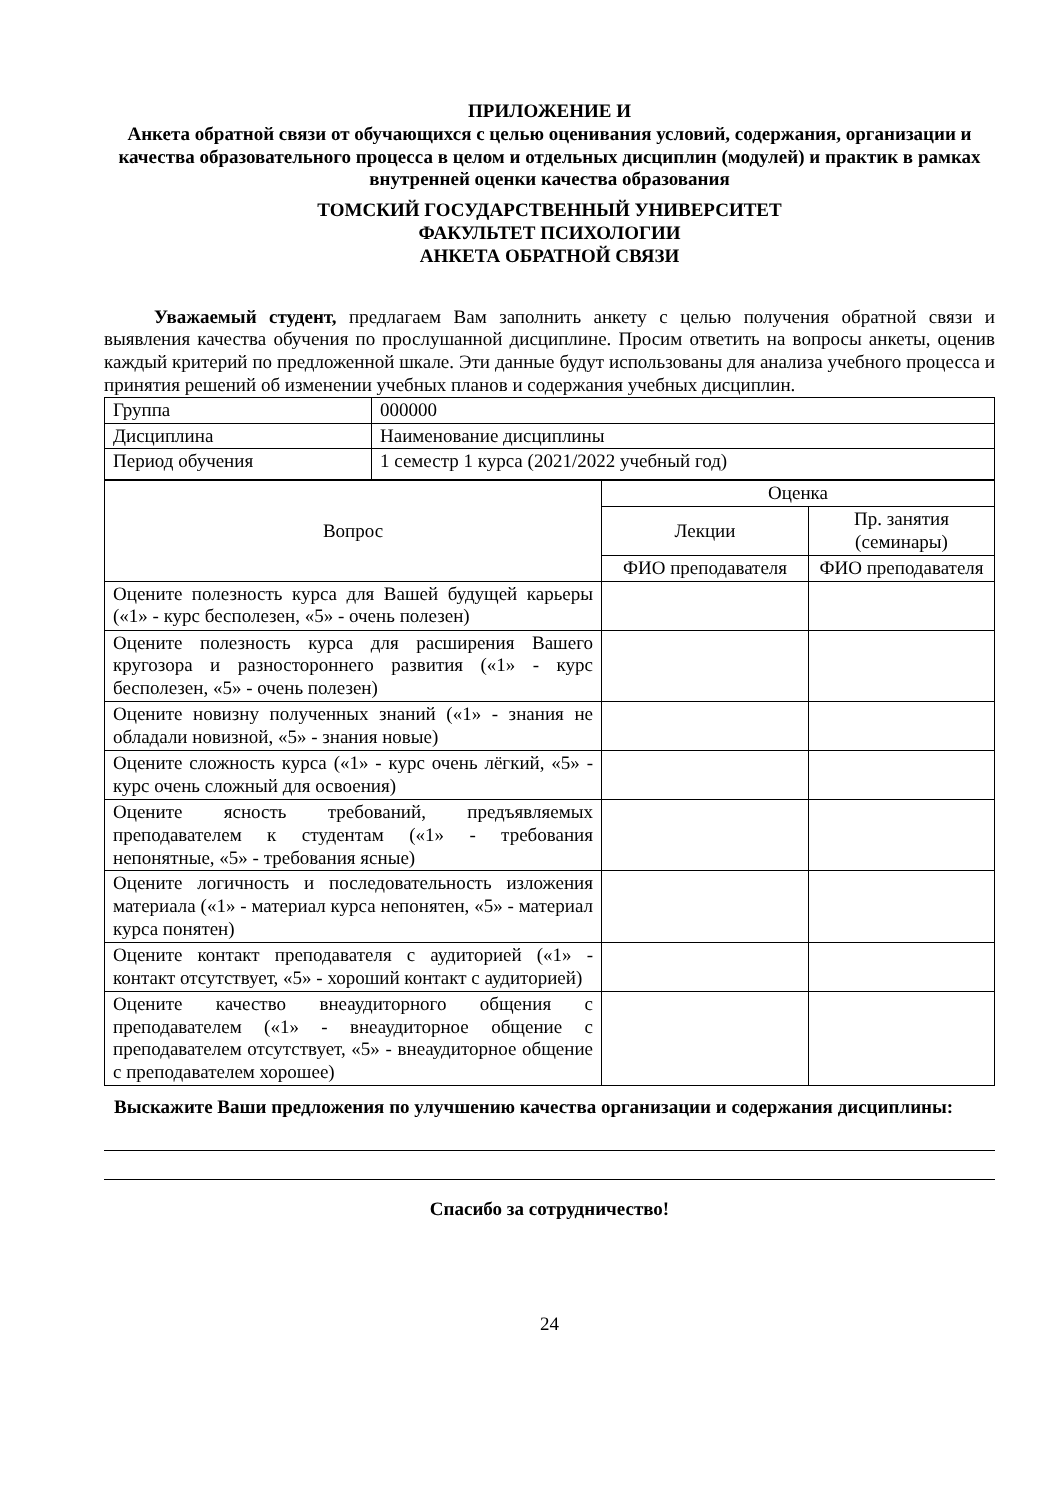ПРИЛОЖЕНИЕ И
Анкета обратной связи от обучающихся с целью оценивания условий, содержания, организации и качества образовательного процесса в целом и отдельных дисциплин (модулей) и практик в рамках внутренней оценки качества образования
ТОМСКИЙ ГОСУДАРСТВЕННЫЙ УНИВЕРСИТЕТ
ФАКУЛЬТЕТ ПСИХОЛОГИИ
АНКЕТА ОБРАТНОЙ СВЯЗИ
Уважаемый студент, предлагаем Вам заполнить анкету с целью получения обратной связи и выявления качества обучения по прослушанной дисциплине. Просим ответить на вопросы анкеты, оценив каждый критерий по предложенной шкале. Эти данные будут использованы для анализа учебного процесса и принятия решений об изменении учебных планов и содержания учебных дисциплин.
| Группа | 000000 |
| Дисциплина | Наименование дисциплины |
| Период обучения | 1 семестр 1 курса (2021/2022 учебный год) |
| Вопрос | Оценка | |
| --- | --- | --- |
| | Лекции | Пр. занятия (семинары) |
| | ФИО преподавателя | ФИО преподавателя |
| Оцените полезность курса для Вашей будущей карьеры («1» - курс бесполезен, «5» - очень полезен) | | |
| Оцените полезность курса для расширения Вашего кругозора и разностороннего развития («1» - курс бесполезен, «5» - очень полезен) | | |
| Оцените новизну полученных знаний («1» - знания не обладали новизной, «5» - знания новые) | | |
| Оцените сложность курса («1» - курс очень лёгкий, «5» - курс очень сложный для освоения) | | |
| Оцените ясность требований, предъявляемых преподавателем к студентам («1» - требования непонятные, «5» - требования ясные) | | |
| Оцените логичность и последовательность изложения материала («1» - материал курса непонятен, «5» - материал курса понятен) | | |
| Оцените контакт преподавателя с аудиторией («1» - контакт отсутствует, «5» - хороший контакт с аудиторией) | | |
| Оцените качество внеаудиторного общения с преподавателем («1» - внеаудиторное общение с преподавателем отсутствует, «5» - внеаудиторное общение с преподавателем хорошее) | | |
Выскажите Ваши предложения по улучшению качества организации и содержания дисциплины:
Спасибо за сотрудничество!
24